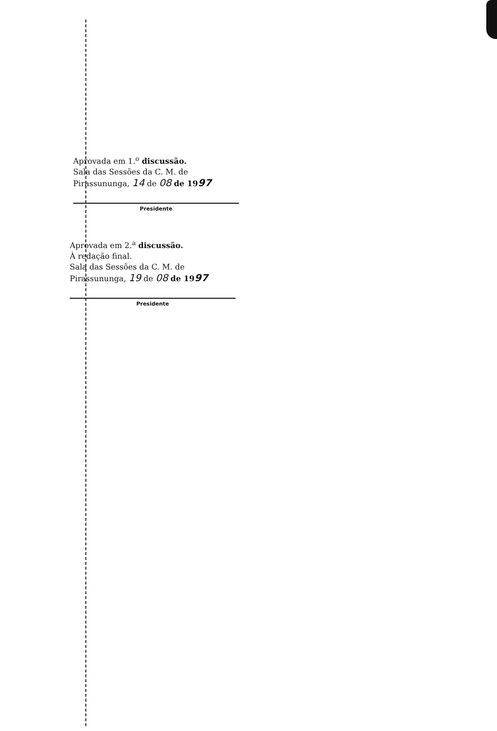Aprovada em 1.<sup>o</sup> discussão.
Sala das Sessões da C. M. de
Pirassununga, 14 de 08 de 1997
Presidente
Aprovada em 2.<sup>a</sup> discussão.
À redação final.
Sala das Sessões da C. M. de
Pirassununga, 19 de 08 de 1997
Presidente